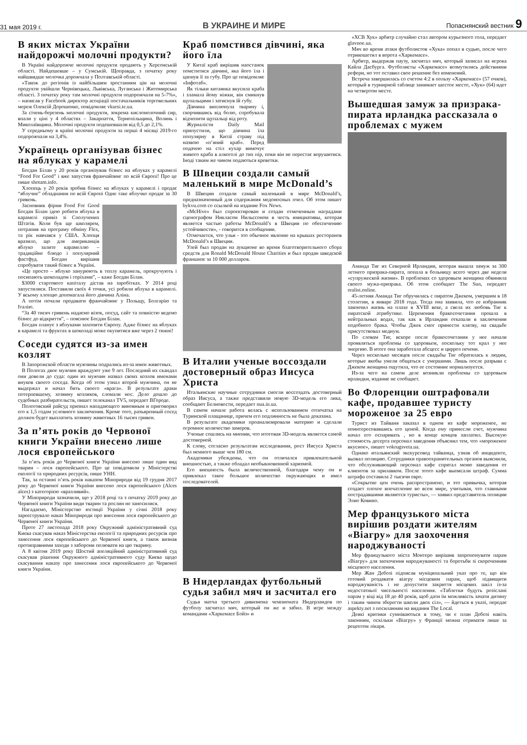31 мая 2019 г. В УКРАИНЕ И МИРЕ Попаснянский вестник 9
В яких містах України найдорожчі молочні продукти?
В Україні найдорожче молочні продукти продають у Херсонській області. Найдешевше – у Сумській. Щоправда, з початку року найшвидше молочка дорожчала у Полтавській області.
«Також до регіонів із найбільшим зростанням цін на молочні продукти увійшли Чернівецька, Львівська, Луганська і Житомирська області. З початку року там молочні продукти подорожчали на 5-7%», – написав у Facebook директор асоціації постачальників торговельних мереж Олексій Дорошенко, повідомляє vkursi.te.ua.
За січень-березень молочні продукти, зокрема кисломолочний сир, впали у ціні у 4 областях – Закарпаття, Тернопільщина, Волинь і Миколаївщина. Молочні продукти подешевшали від 0,5 до 2,1%.
У середньому в країні молочні продукти за перші 4 місяці 2019-го подорожчали на 3,4%.
Українець організував бізнес на яблуках у карамелі
Богдан Білан у 20 років організував бізнес на яблуках у карамелі “Food For Good” і вже запустив франчайзинг по всій Європі! Про це пише shotam.info.
Хлопець у 20 років зробив бізнес на яблуках у карамелі і продає “яблучне” обладнання по всій Європі Одне таке яблучко продає за 30 гривень.
Засновник фірми Food For Good Богдан Білан ідею робити яблука в карамелі привіз зі Сполучених Штатів. Коли був ще школярем, потрапив на програму обміну Flex, та рік навчався у США. Хлопця вразило, що для американців яблуко залите карамеллю – традиційне блюдо і популярний фастфуд. Богдан вирішив спробувати такий бізнес в Україні.
«Це просто – яблуко занурюють в теплу карамель, прокручують і посипають шоколадом і горіхами”, – каже Богдан Білан.
$3000 стартового капіталу дістав на заробітках. У 2014 році запустилися. Поставили своїх 4 точки, усі робили яблука в карамелі. У всьому хлопцю допомагала його дівчина Аліна.
А потім почали продавати франчайзинг у Польщу, Болгарію та Італію.
“За 40 тисяч гривень надаємо візок, посуд, сайт та повністю ведемо бізнес до відкриття”, – пояснює Богдан Білан.
Богдан планує з яблуками захопити Європу. Адже бізнес на яблуках в карамелі та фруктах в шоколаді може окупитися вже через 2 тижні!
Соседи судятся из-за имен козлят
В Запорожской области мужчины подрались из-за имен животных.
В Пологах двое мужчин враждуют уже 9 лет. Последний их скандал они довели до суда: один из мужчин назвал своих козлов именами внуков своего соседа. Когда об этом узнал второй мужчина, он не выдержал и начал бить своего «врага». В результате драки потерпевшему, хозяину козликов, сломали нос. Дело дошло до судебных разбирательств, пишет телеканал TV5, передает ВГороде.
Пологовский райсуд признал нападающего виновным и приговорил его к 1,5 годам условного заключения. Кроме того, разъяренный сосед должен будет выплатить хозяину животных 16 тысяч гривен.
За п’ять років до Червоної книги України внесено лише лося європейського
За п’ять років до Червоної книги України внесено лише один вид тварин – лося європейського. Про це повідомили у Міністерстві екології та природних ресурсів, пише УНН.
Так, за останні п’ять років наказом Мінприроди від 19 грудня 2017 року до Червоної книги України внесено лося європейського (Alces alces) з категорією «вразливий».
У Мінприроди зазначили, що у 2018 році та з початку 2019 року до Червоної книги України види тварин та рослин не заносилися.
Нагадаємо, Міністерство юстиції України у січні 2018 року зареєструвало наказ Мінприроди про внесення лося європейського до Червоної книги України.
Проте 27 листопада 2018 року Окружний адміністративний суд Києва скасував наказ Міністерства екології та природних ресурсів про занесення лося європейського до Червоної книги, а також визнав протиправними заходи з заборони полювати на цю тварину.
А 8 квітня 2019 року Шостий апеляційний адміністративний суд скасував рішення Окружного адміністративного суду Києва щодо скасування наказу про занесення лося європейського до Червоної книги України.
Краб помстився дівчині, яка його їла
У Китаї краб вирішив наостанок помститися дівчині, яка його їла і цапнув її за губу. Про це повідомляє «Інфотаб».
Як тільки китаянка вкусила краба і зламала йому ніжки, він смикнув щупальцями і затиснув їй губу.
Дівчина виплюнула тварину і, скорчившись від болю, спробувала відчепити щупальці від роту.
Журналісти Daily Mail припустили, що дівчина їла популярну в Китаї страву під назвою «п’яний краб». Перед подачею на стіл кухар вимочує живого краба в алкоголі до тих пір, поки він не перестає ворушитися. Іноді таким же чином подаються креветки.
В Швеции создали самый маленький в мире McDonald’s
В Швеции создали самый маленький в мире McDonald’s, предназначенный для содержания медоносных пчел. Об этом пишет bykvu.com со ссылкой на издание Fox News.
«McHive» был спроектирован и создан отмеченным наградами сценографом Никласом Нильссоном в честь инициативы, которая является частью работы McDonald’s в Швеции по обеспечению устойчивости», - говорится в сообщении.
Отмечается, что ульи - это обычное явление на крышах ресторанов McDonald’s в Швеции.
Улей был продан на аукционе во время благотворительного сбора средств для Ronald McDonald House Charities и был продан шведской франшизе за 10 000 долларов.
В Италии ученые воссоздали достоверный образ Иисуса Христа
Итальянские научные сотрудники смогли воссоздать достоверный образ Иисуса, а также представили новую 3D-модель его лика, сообщают Белновости, передает nua.in.ua.
В самом начале работа велась с использованием отпечатка на Туринской плащанице, причем его подлинность не была доказана.
В результате академики проанализировали материю и сделали огромное количество замеров.
Ученые сошлись на мнении, что итоговая 3D-модель является самой достоверной.
К слову, согласно результатам исследования, рост Иисуса Христа был немного выше чем 180 см.
Академики убеждены, что он отличался привлекательной внешностью, а также обладал необыкновенной харизмой.
Его внешность была величественной, благодаря чему он и привлекал такое большое количество окружающих и имел последователей.
В Нидерландах футбольный судья забил мяч и засчитал его
Судья матча третьего дивизиона чемпионата Нидерландов по футболу засчитал мяч, который он же и забил. В игре между командами «Харкемасе Бойз» и
«ХСВ Хук» арбитр случайно стал автором курьезного гола, передает glavnoe.ua.
Мяч во время атаки футболистов «Хука» попал в судью, после чего отрикошетил в ворота «Харкемасе».
Арбитр, выдержав паузу, засчитал мяч, который записал на игрока Кайла Дасбурга. Футболисты «Харкемасе» возмутились действиями рефери, но тот оставил свое решение без изменений.
Встреча завершилась со счетом 4:2 в пользу «Харкемасе» (57 очков), который в турнирной таблице занимает шестое место, «Хук» (64) идет на четвертом месте.
Вышедшая замуж за призрака-пирата ирландка рассказала о проблемах с мужем
Аманда Тиг из Северной Ирландии, которая вышла замуж за 300 летнего призрака-пирата, попала в больницу всего через две недели «супружеской жизни». В проблемах со здоровьем женщина обвинила своего мужа-призрака. Об этом сообщает The Sun, передает realist.online.
45-летняя Аманда Тиг обручилась с пиратом Джеком, умершим в 18 столетии, в январе 2018 года. Тогда она заявила, что ее избранник закончил жизнь на плахе в XVIII веке, а свела их любовь Тиг к пиратской атрибутике. Церемония бракосочетания прошла в нейтральных водах, так как в Ирландии отказали в заключении подобного брака. Чтобы Джек смог принести клятву, на свадьбе присутствовал медиум.
По словам Тиг, вскоре после бракосочетания у нее начали проявляться проблемы со здоровьем, поскольку тот крал у нее энергию. В итоге она заработала абсцесс и цирроз печени.
Через несколько месяцев после свадьбы Тиг обратилась к людям, которые якобы умели общаться с умершими. Лишь после разрыва с Джеком женщина ощутила, что ее состояние нормализуется.
Из-за чего на самом деле возникли проблемы со здоровьем ирландки, издание не сообщает.
Во Флоренции оштрафовали кафе, продавшее туристу мороженое за 25 евро
Турист из Тайваня заказал в одном из кафе мороженое, не поинтересовавшись его ценой. Когда ему принесли счет, мужчина начал его оспаривать , но в конце концов заплатил. Высокую стоимость десерта персонал заведения объяснил тем, что «мороженое вкусное», пишет vokrugsveta.ua.
Однако итальянский экскурсовод тайванца, узнав об инциденте, вызвал полицию. Сотрудники правоохранительных органов выяснили, что обслуживающий персонал кафе спрятал меню заведения от клиентов за прилавком. После этого кафе выписали штраф. Сумма штрафа составила 2 тысячи евро.
«Сокрытие цен очень распространено, и это привычка, которая создает плохое впечатление во всем мире, учитывая, что главными пострадавшими являются туристы», — заявил представитель полиции Элио Ковино.
Мер французького міста вирішив роздати жителям «Віагру» для заохочення народжуваності
Мер французького міста Монтеро вирішив запропонувати парам «Віагру» для заохочення народжуваності та боротьби зі скороченням місцевого населення.
Мер Жан Дебозі підписав муніципальний указ про те, що він готовий роздавати віагру місцевим парам, щоб підвищити народжуваність і не допустити закриття місцевих шкіл із-за недостатньої чисельності населення. «Таблетки будуть розіслані парам у віці від 18 до 40 років, щоб дати їм можливість зачати дитину і таким чином зберегти школи двох сіл», — йдеться в указі, передає aspekty.net з посиланням на видання The Local.
Деякі критики сумніваються в тому, чи є план Дебозі навіть законним, оскільки «Віагру» у Франції можна отримати лише за рецептом лікаря.